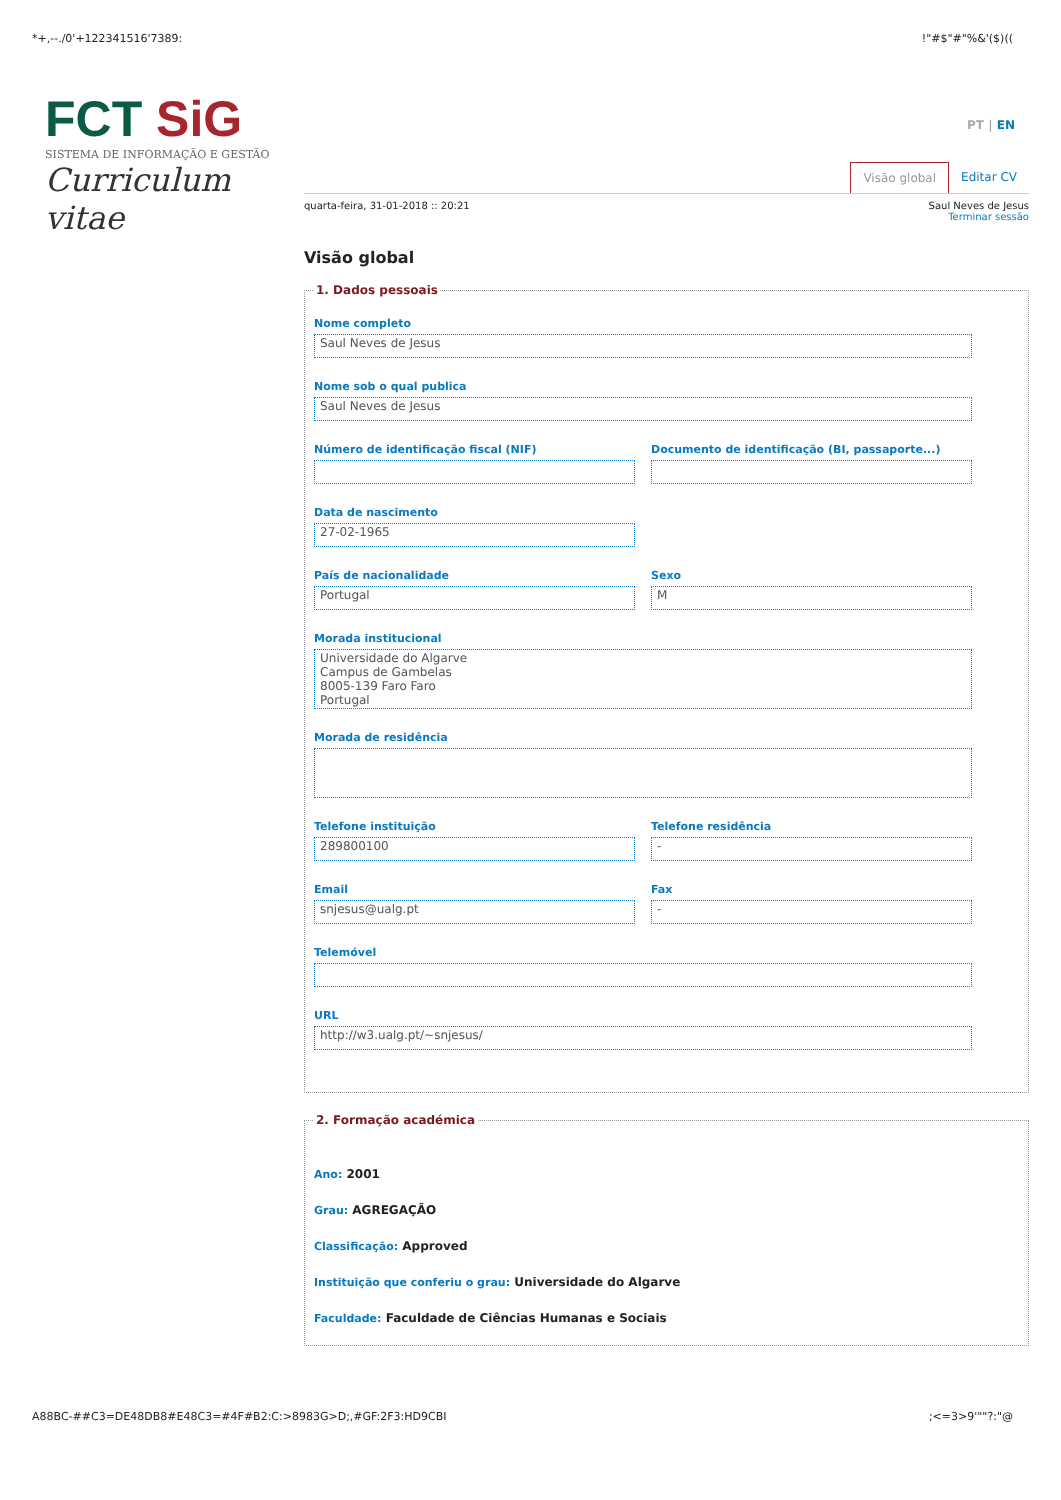*+,--./0'+122341516'7389:!"#$"#"%&'($)((
FCT SiG
SISTEMA DE INFORMAÇÃO E GESTÃO
Curriculum vitae
PT | EN
Visão global Editar CV
quarta-feira, 31-01-2018 :: 20:21 Saul Neves de Jesus
Terminar sessão
Visão global
1. Dados pessoais
Nome completo
Saul Neves de Jesus
Nome sob o qual publica
Saul Neves de Jesus
Número de identificação fiscal (NIF)
Documento de identificação (BI, passaporte...)
Data de nascimento
27-02-1965
País de nacionalidade
Portugal
Sexo
M
Morada institucional
Universidade do Algarve
Campus de Gambelas
8005-139 Faro Faro
Portugal
Morada de residência
Telefone instituição
289800100
Telefone residência
-
Email
snjesus@ualg.pt
Fax
-
Telemóvel
URL
http://w3.ualg.pt/~snjesus/
2. Formação académica
Ano: 2001
Grau: AGREGAÇÃO
Classificação: Approved
Instituição que conferiu o grau: Universidade do Algarve
Faculdade: Faculdade de Ciências Humanas e Sociais
A88BC-##C3=DE48DB8#E48C3=#4F#B2:C:>8983G>D;,#GF:2F3:HD9CBI;<=3>9'""?:"@